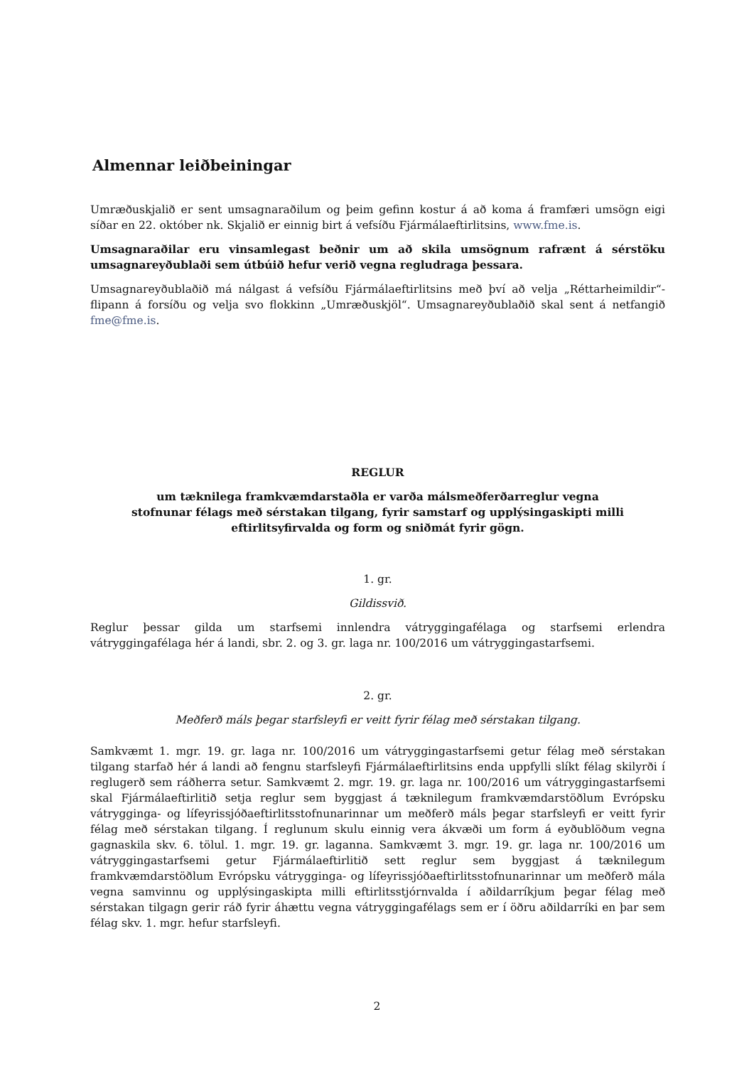Almennar leiðbeiningar
Umræðuskjalið er sent umsagnaraðilum og þeim gefinn kostur á að koma á framfæri umsögn eigi síðar en 22. október nk. Skjalið er einnig birt á vefsíðu Fjármálaeftirlitsins, www.fme.is.
Umsagnaraðilar eru vinsamlegast beðnir um að skila umsögnum rafrænt á sérstöku umsagnareyðublaði sem útbúið hefur verið vegna regludraga þessara.
Umsagnareyðublaðið má nálgast á vefsíðu Fjármálaeftirlitsins með því að velja „Réttarheimildir“-flipann á forsíðu og velja svo flokkinn „Umræðuskjöl“. Umsagnareyðublaðið skal sent á netfangið fme@fme.is.
REGLUR
um tæknilega framkvæmdarstaðla er varða málsmeðferðarreglur vegna
stofnunar félags með sérstakan tilgang, fyrir samstarf og upplýsingaskipti milli
eftirlitsyfirvalda og form og sniðmát fyrir gögn.
1. gr.
Gildissvið.
Reglur þessar gilda um starfsemi innlendra vátryggingafélaga og starfsemi erlendra vátryggingafélaga hér á landi, sbr. 2. og 3. gr. laga nr. 100/2016 um vátryggingastarfsemi.
2. gr.
Meðferð máls þegar starfsleyfi er veitt fyrir félag með sérstakan tilgang.
Samkvæmt 1. mgr. 19. gr. laga nr. 100/2016 um vátryggingastarfsemi getur félag með sérstakan tilgang starfað hér á landi að fengnu starfsleyfi Fjármálaeftirlitsins enda uppfylli slíkt félag skilyrði í reglugerð sem ráðherra setur. Samkvæmt 2. mgr. 19. gr. laga nr. 100/2016 um vátryggingastarfsemi skal Fjármálaeftirlitið setja reglur sem byggjast á tæknilegum framkvæmdarstöðlum Evrópsku vátrygginga- og lífeyrissjóðaeftirlitsstofnunarinnar um meðferð máls þegar starfsleyfi er veitt fyrir félag með sérstakan tilgang. Í reglunum skulu einnig vera ákvæði um form á eyðublöðum vegna gagnaskila skv. 6. tölul. 1. mgr. 19. gr. laganna. Samkvæmt 3. mgr. 19. gr. laga nr. 100/2016 um vátryggingastarfsemi getur Fjármálaeftirlitið sett reglur sem byggjast á tæknilegum framkvæmdarstöðlum Evrópsku vátrygginga- og lífeyrissjóðaeftirlitsstofnunarinnar um meðferð mála vegna samvinnu og upplýsingaskipta milli eftirlitsstjórnvalda í aðildarríkjum þegar félag með sérstakan tilgagn gerir ráð fyrir áhættu vegna vátryggingafélags sem er í öðru aðildarríki en þar sem félag skv. 1. mgr. hefur starfsleyfi.
2